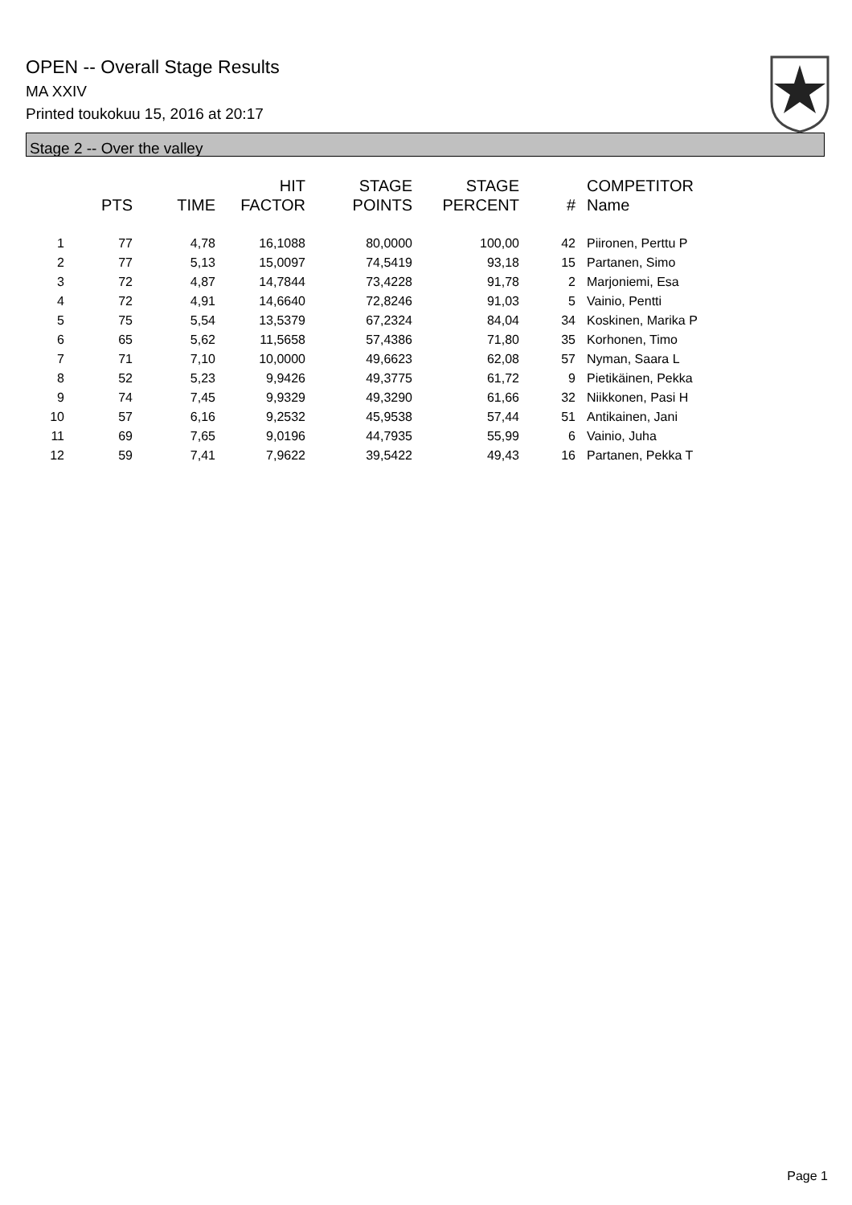OPEN -- Overall Stage Results
MA XXIV
Printed toukokuu 15, 2016 at 20:17
Stage 2 -- Over the valley
| | PTS | TIME | HIT FACTOR | STAGE POINTS | STAGE PERCENT | # | COMPETITOR Name |
| --- | --- | --- | --- | --- | --- | --- | --- |
| 1 | 77 | 4,78 | 16,1088 | 80,0000 | 100,00 | 42 | Piironen, Perttu P |
| 2 | 77 | 5,13 | 15,0097 | 74,5419 | 93,18 | 15 | Partanen, Simo |
| 3 | 72 | 4,87 | 14,7844 | 73,4228 | 91,78 | 2 | Marjoniemi, Esa |
| 4 | 72 | 4,91 | 14,6640 | 72,8246 | 91,03 | 5 | Vainio, Pentti |
| 5 | 75 | 5,54 | 13,5379 | 67,2324 | 84,04 | 34 | Koskinen, Marika P |
| 6 | 65 | 5,62 | 11,5658 | 57,4386 | 71,80 | 35 | Korhonen, Timo |
| 7 | 71 | 7,10 | 10,0000 | 49,6623 | 62,08 | 57 | Nyman, Saara L |
| 8 | 52 | 5,23 | 9,9426 | 49,3775 | 61,72 | 9 | Pietikäinen, Pekka |
| 9 | 74 | 7,45 | 9,9329 | 49,3290 | 61,66 | 32 | Niikkonen, Pasi H |
| 10 | 57 | 6,16 | 9,2532 | 45,9538 | 57,44 | 51 | Antikainen, Jani |
| 11 | 69 | 7,65 | 9,0196 | 44,7935 | 55,99 | 6 | Vainio, Juha |
| 12 | 59 | 7,41 | 7,9622 | 39,5422 | 49,43 | 16 | Partanen, Pekka T |
Page 1